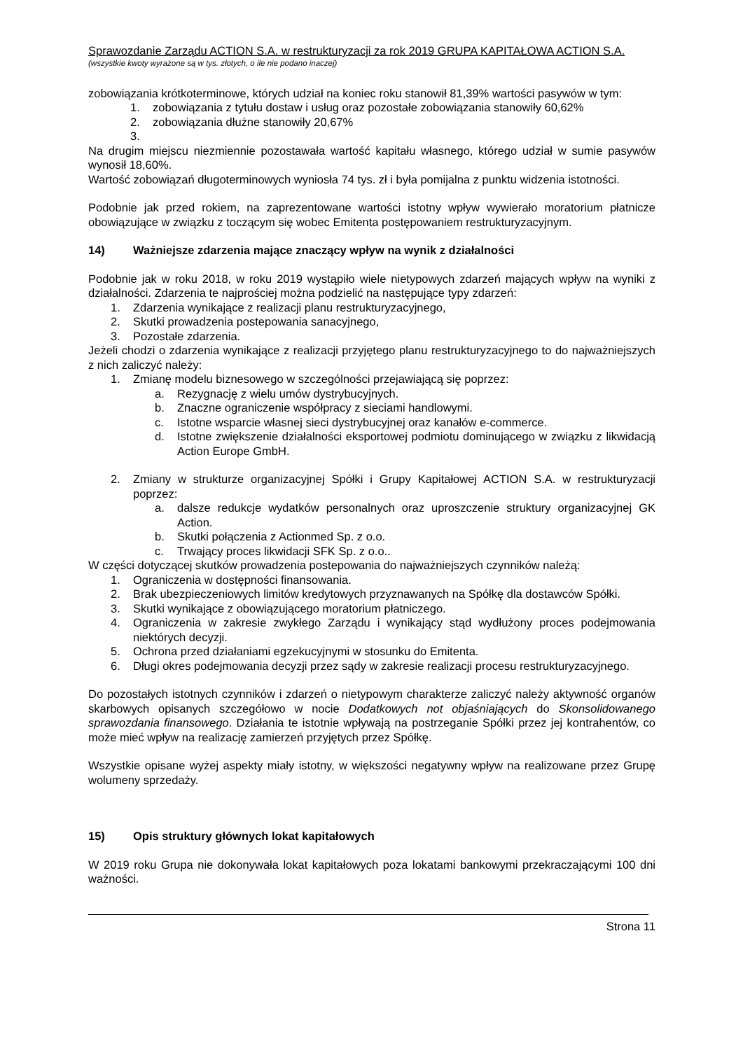Sprawozdanie Zarządu ACTION S.A. w restrukturyzacji za rok 2019 GRUPA KAPITAŁOWA ACTION S.A.
(wszystkie kwoty wyrażone są w tys. złotych, o ile nie podano inaczej)
zobowiązania krótkoterminowe, których udział na koniec roku stanowił 81,39% wartości pasywów w tym:
1. zobowiązania z tytułu dostaw i usług oraz pozostałe zobowiązania stanowiły 60,62%
2. zobowiązania dłużne stanowiły 20,67%
3.
Na drugim miejscu niezmiennie pozostawała wartość kapitału własnego, którego udział w sumie pasywów wynosił 18,60%.
Wartość zobowiązań długoterminowych wyniosła 74 tys. zł i była pomijalna z punktu widzenia istotności.
Podobnie jak przed rokiem, na zaprezentowane wartości istotny wpływ wywierało moratorium płatnicze obowiązujące w związku z toczącym się wobec Emitenta postępowaniem restrukturyzacyjnym.
14) Ważniejsze zdarzenia mające znaczący wpływ na wynik z działalności
Podobnie jak w roku 2018, w roku 2019 wystąpiło wiele nietypowych zdarzeń mających wpływ na wyniki z działalności. Zdarzenia te najprościej można podzielić na następujące typy zdarzeń:
1. Zdarzenia wynikające z realizacji planu restrukturyzacyjnego,
2. Skutki prowadzenia postepowania sanacyjnego,
3. Pozostałe zdarzenia.
Jeżeli chodzi o zdarzenia wynikające z realizacji przyjętego planu restrukturyzacyjnego to do najważniejszych z nich zaliczyć należy:
1. Zmianę modelu biznesowego w szczególności przejawiającą się poprzez:
a. Rezygnację z wielu umów dystrybucyjnych.
b. Znaczne ograniczenie współpracy z sieciami handlowymi.
c. Istotne wsparcie własnej sieci dystrybucyjnej oraz kanałów e-commerce.
d. Istotne zwiększenie działalności eksportowej podmiotu dominującego w związku z likwidacją Action Europe GmbH.
2. Zmiany w strukturze organizacyjnej Spółki i Grupy Kapitałowej ACTION S.A. w restrukturyzacji poprzez:
a. dalsze redukcje wydatków personalnych oraz uproszczenie struktury organizacyjnej GK Action.
b. Skutki połączenia z Actionmed Sp. z o.o.
c. Trwający proces likwidacji SFK Sp. z o.o..
W części dotyczącej skutków prowadzenia postepowania do najważniejszych czynników należą:
1. Ograniczenia w dostępności finansowania.
2. Brak ubezpieczeniowych limitów kredytowych przyznawanych na Spółkę dla dostawców Spółki.
3. Skutki wynikające z obowiązującego moratorium płatniczego.
4. Ograniczenia w zakresie zwykłego Zarządu i wynikający stąd wydłużony proces podejmowania niektórych decyzji.
5. Ochrona przed działaniami egzekucyjnymi w stosunku do Emitenta.
6. Długi okres podejmowania decyzji przez sądy w zakresie realizacji procesu restrukturyzacyjnego.
Do pozostałych istotnych czynników i zdarzeń o nietypowym charakterze zaliczyć należy aktywność organów skarbowych opisanych szczegółowo w nocie Dodatkowych not objaśniających do Skonsolidowanego sprawozdania finansowego. Działania te istotnie wpływają na postrzeganie Spółki przez jej kontrahentów, co może mieć wpływ na realizację zamierzeń przyjętych przez Spółkę.
Wszystkie opisane wyżej aspekty miały istotny, w większości negatywny wpływ na realizowane przez Grupę wolumeny sprzedaży.
15) Opis struktury głównych lokat kapitałowych
W 2019 roku Grupa nie dokonywała lokat kapitałowych poza lokatami bankowymi przekraczającymi 100 dni ważności.
Strona 11